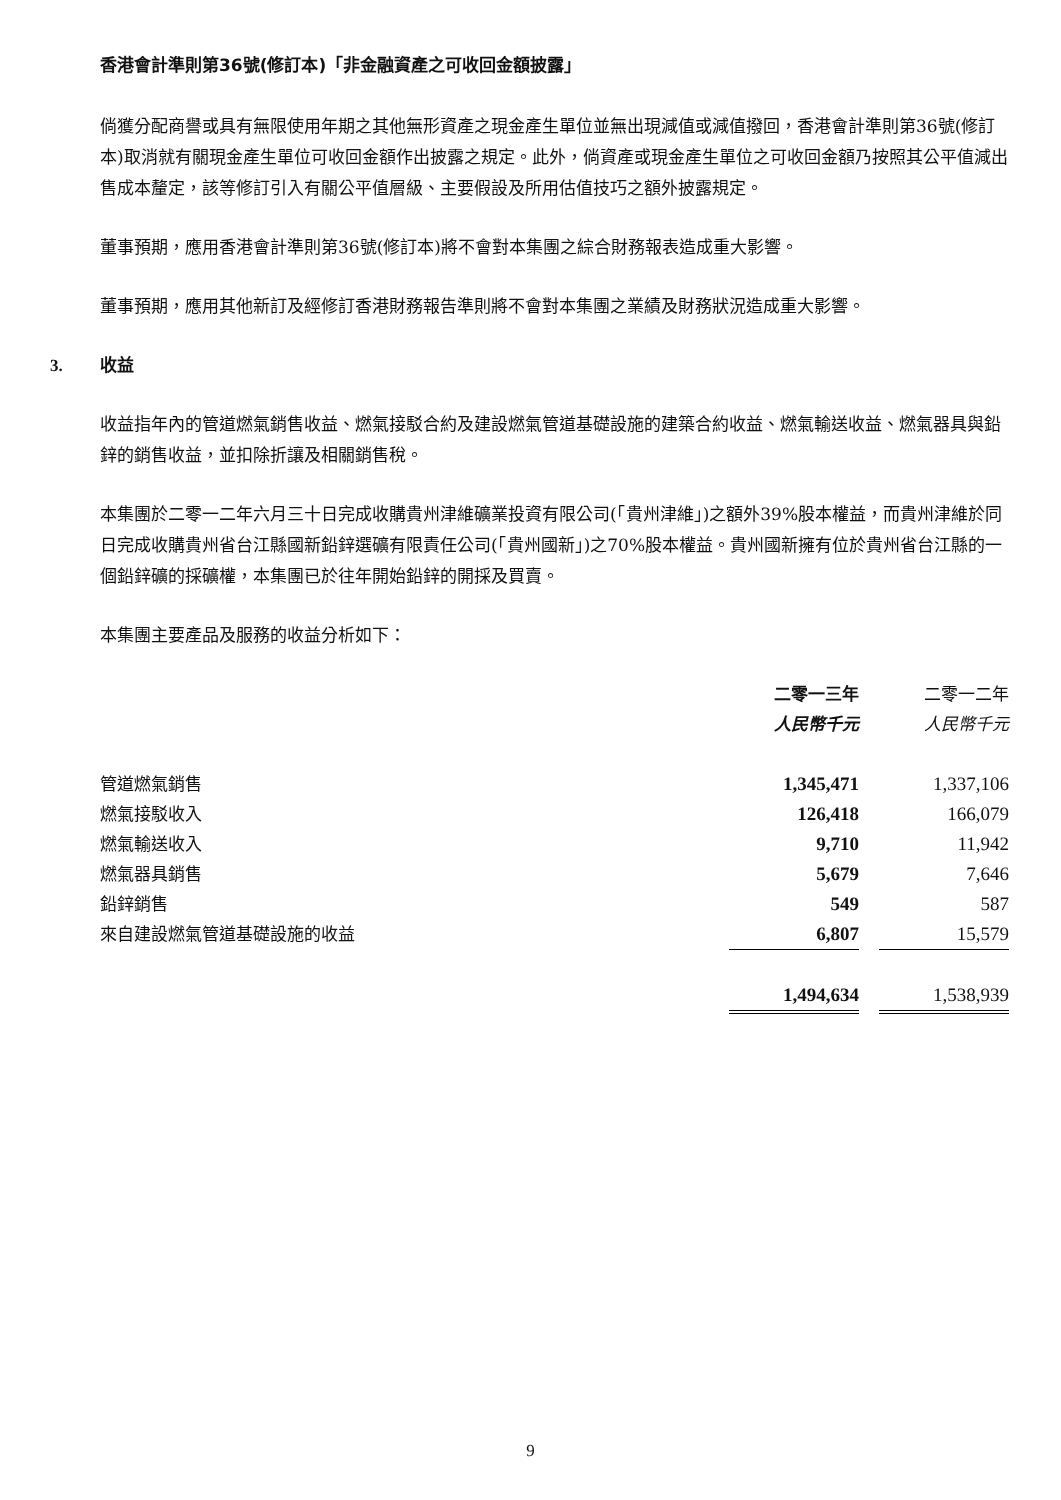香港會計準則第36號(修訂本)「非金融資產之可收回金額披露」
倘獲分配商譽或具有無限使用年期之其他無形資產之現金產生單位並無出現減值或減值撥回，香港會計準則第36號(修訂本)取消就有關現金產生單位可收回金額作出披露之規定。此外，倘資產或現金產生單位之可收回金額乃按照其公平值減出售成本釐定，該等修訂引入有關公平值層級、主要假設及所用估值技巧之額外披露規定。
董事預期，應用香港會計準則第36號(修訂本)將不會對本集團之綜合財務報表造成重大影響。
董事預期，應用其他新訂及經修訂香港財務報告準則將不會對本集團之業績及財務狀況造成重大影響。
3. 收益
收益指年內的管道燃氣銷售收益、燃氣接駁合約及建設燃氣管道基礎設施的建築合約收益、燃氣輸送收益、燃氣器具與鉛鋅的銷售收益，並扣除折讓及相關銷售稅。
本集團於二零一二年六月三十日完成收購貴州津維礦業投資有限公司(「貴州津維」)之額外39%股本權益，而貴州津維於同日完成收購貴州省台江縣國新鉛鋅選礦有限責任公司(「貴州國新」)之70%股本權益。貴州國新擁有位於貴州省台江縣的一個鉛鋅礦的採礦權，本集團已於往年開始鉛鋅的開採及買賣。
本集團主要產品及服務的收益分析如下：
| | 二零一三年 | | 二零一二年 |
| --- | --- | --- | --- |
| | 人民幣千元 | | 人民幣千元 |
| 管道燃氣銷售 | 1,345,471 | | 1,337,106 |
| 燃氣接駁收入 | 126,418 | | 166,079 |
| 燃氣輸送收入 | 9,710 | | 11,942 |
| 燃氣器具銷售 | 5,679 | | 7,646 |
| 鉛鋅銷售 | 549 | | 587 |
| 來自建設燃氣管道基礎設施的收益 | 6,807 | | 15,579 |
| | 1,494,634 | | 1,538,939 |
9